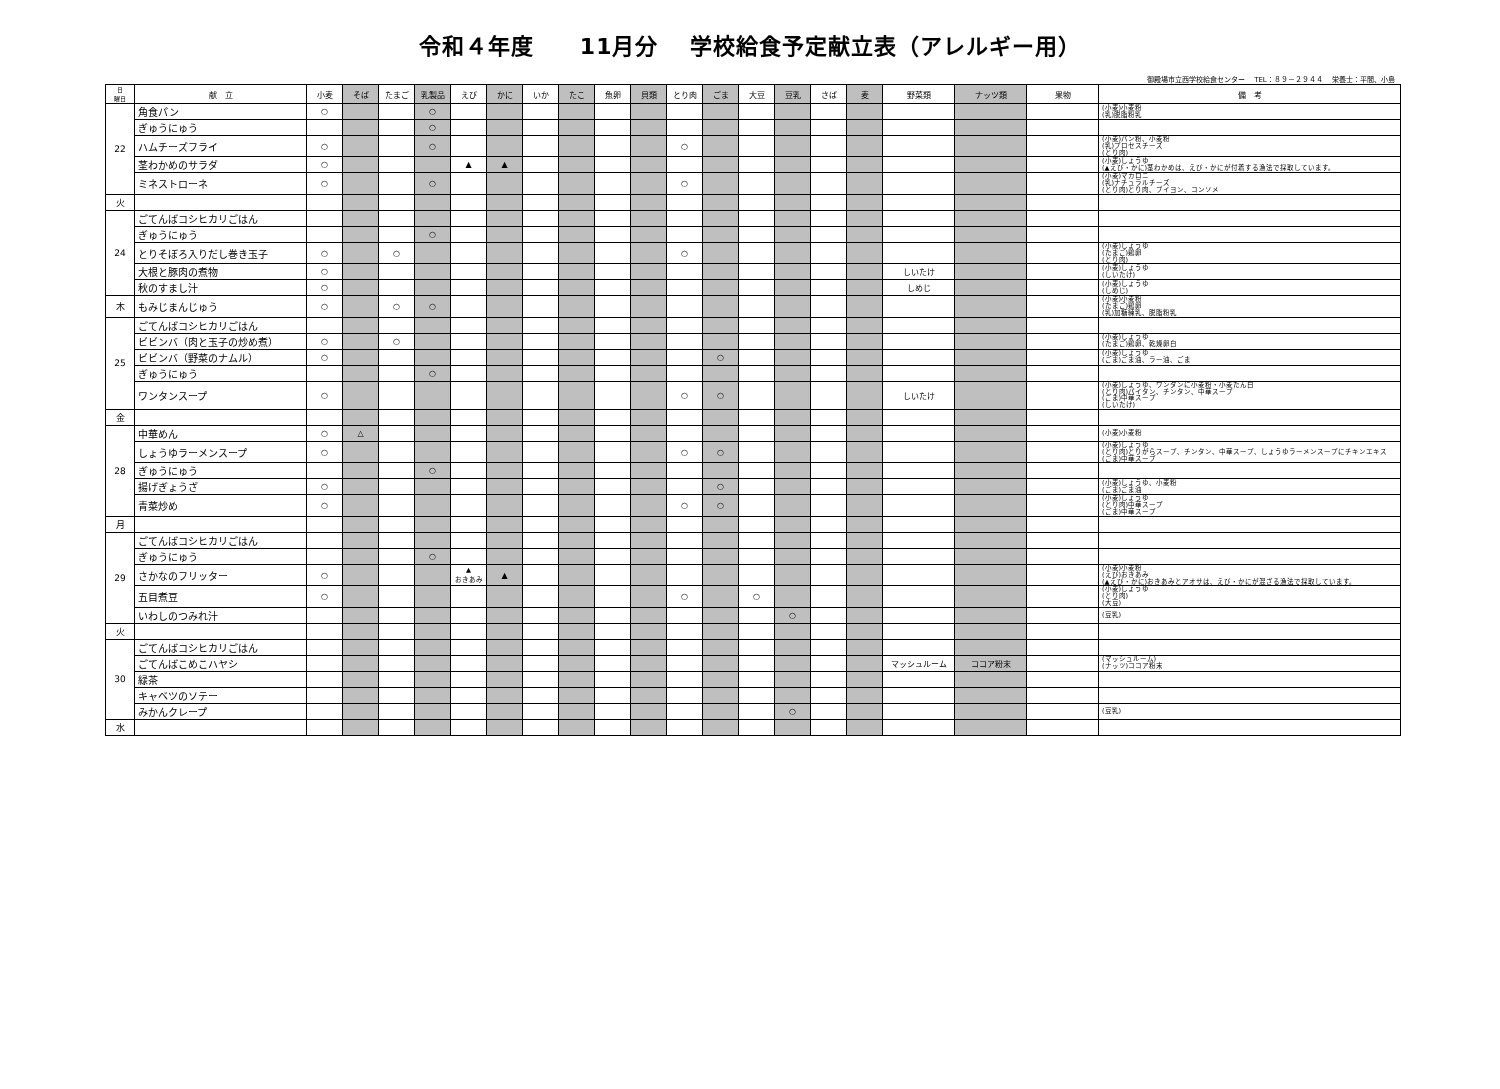令和４年度　　11月分　 学校給食予定献立表（アレルギー用）
御殿場市立西学校給食センター　 TEL：８９－２９４４　 栄養士：平間、小島
| 日 曜日 | 献 立 | 小麦 | そば | たまご | 乳製品 | えび | かに | いか | たこ | 魚卵 | 貝類 | とり肉 | ごま | 大豆 | 豆乳 | さば | 麦 | 野菜類 | ナッツ類 | 果物 | 備 考 |
| --- | --- | --- | --- | --- | --- | --- | --- | --- | --- | --- | --- | --- | --- | --- | --- | --- | --- | --- | --- | --- | --- |
| 22 | 角食パン | ○ | | | ○ | | | | | | | | | | | | | | | | (小麦)小麦粉 (乳)脱脂粉乳 |
| | ぎゅうにゅう | | | | ○ | | | | | | | | | | | | | | | | |
| | ハムチーズフライ | ○ | | | ○ | | | | | | | ○ | | | | | | | | | (小麦)パン粉、小麦粉 (乳)プロセスチーズ (とり肉) |
| | 茎わかめのサラダ | ○ | | | | ▲ | ▲ | | | | | | | | | | | | | | (小麦)しょうゆ (▲えび・かに)茎わかめは、えび・かにが付着する漁法で採取しています。 |
| | ミネストローネ | ○ | | | ○ | | | | | | | ○ | | | | | | | | | (小麦)マカロニ (乳)ナチュラルチーズ (とり肉)とり肉、ブイヨン、コンソメ |
| 火 | | | | | | | | | | | | | | | | | | | | | |
| 24 | ごてんばコシヒカリごはん | | | | | | | | | | | | | | | | | | | | |
| | ぎゅうにゅう | | | | ○ | | | | | | | | | | | | | | | | |
| | とりそぼろ入りだし巻き玉子 | ○ | | ○ | | | | | | | | ○ | | | | | | | | | (小麦)しょうゆ (たまご)鶏卵 (とり肉) |
| | 大根と豚肉の煮物 | ○ | | | | | | | | | | | | | | | | しいたけ | | | (小麦)しょうゆ (しいたけ) |
| | 秋のすまし汁 | ○ | | | | | | | | | | | | | | | | しめじ | | | (小麦)しょうゆ (しめじ) |
| 木 | もみじまんじゅう | ○ | | ○ | ○ | | | | | | | | | | | | | | | | (小麦)小麦粉 (たまご)鶏卵 (乳)加糖練乳、脱脂粉乳 |
| 25 | ごてんばコシヒカリごはん | | | | | | | | | | | | | | | | | | | | |
| | ビビンバ（肉と玉子の炒め煮） | ○ | | ○ | | | | | | | | | | | | | | | | | (小麦)しょうゆ (たまご)鶏卵、乾燥卵白 |
| | ビビンバ（野菜のナムル） | ○ | | | | | | | | | | | ○ | | | | | | | | (小麦)しょうゆ (ごま)ごま油、ラー油、ごま |
| | ぎゅうにゅう | | | | ○ | | | | | | | | | | | | | | | | |
| | ワンタンスープ | ○ | | | | | | | | | | ○ | ○ | | | | | しいたけ | | | (小麦)しょうゆ、ワンタンに小麦粉・小麦たん白 (とり肉)パイタン、チンタン、中華スープ (ごま)中華スープ (しいたけ) |
| 金 | | | | | | | | | | | | | | | | | | | | | |
| 28 | 中華めん | ○ | △ | | | | | | | | | | | | | | | | | | (小麦)小麦粉 |
| | しょうゆラーメンスープ | ○ | | | | | | | | | | ○ | ○ | | | | | | | | (小麦)しょうゆ (とり肉)とりがらスープ、チンタン、中華スープ、しょうゆラーメンスープにチキンエキス (ごま)中華スープ |
| | ぎゅうにゅう | | | | ○ | | | | | | | | | | | | | | | | |
| | 揚げぎょうざ | ○ | | | | | | | | | | | ○ | | | | | | | | (小麦)しょうゆ、小麦粉 (ごま)ごま油 |
| | 青菜炒め | ○ | | | | | | | | | | ○ | ○ | | | | | | | | (小麦)しょうゆ (とり肉)中華スープ (ごま)中華スープ |
| 月 | | | | | | | | | | | | | | | | | | | | | |
| 29 | ごてんばコシヒカリごはん | | | | | | | | | | | | | | | | | | | | |
| | ぎゅうにゅう | | | | ○ | | | | | | | | | | | | | | | | |
| | さかなのフリッター | ○ | | | | ▲ おきあみ | ▲ | | | | | | | | | | | | | | (小麦)小麦粉 (えび)おきあみ (▲えび・かに)おきあみとアオサは、えび・かにが混ざる漁法で採取しています。 |
| | 五目煮豆 | ○ | | | | | | | | | | ○ | | ○ | | | | | | | (小麦)しょうゆ (とり肉) (大豆) |
| | いわしのつみれ汁 | | | | | | | | | | | | | | ○ | | | | | | (豆乳) |
| 火 | | | | | | | | | | | | | | | | | | | | | |
| 30 | ごてんばコシヒカリごはん | | | | | | | | | | | | | | | | | | | | |
| | ごてんばこめこハヤシ | | | | | | | | | | | | | | | | | マッシュルーム | ココア粉末 | | (マッシュルーム) (ナッツ)ココア粉末 |
| | 緑茶 | | | | | | | | | | | | | | | | | | | | |
| | キャベツのソテー | | | | | | | | | | | | | | | | | | | | |
| | みかんクレープ | | | | | | | | | | | | | | ○ | | | | | | (豆乳) |
| 水 | | | | | | | | | | | | | | | | | | | | | |